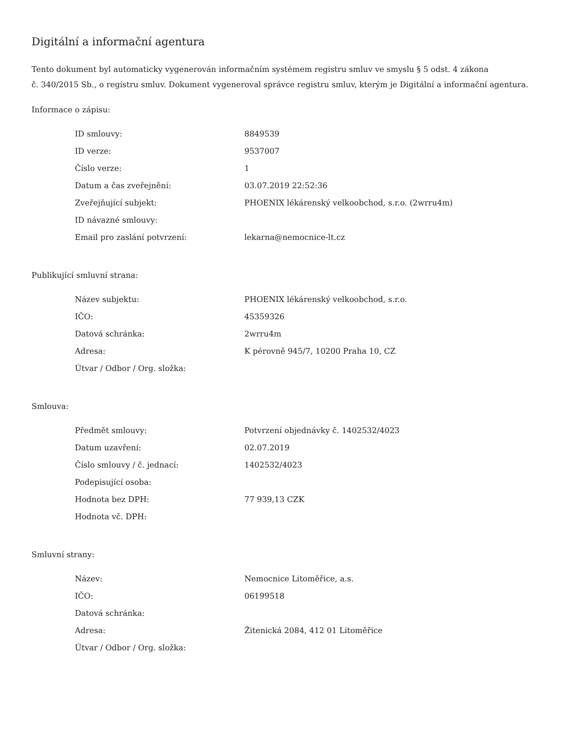Digitální a informační agentura
Tento dokument byl automaticky vygenerován informačním systémem registru smluv ve smyslu § 5 odst. 4 zákona
č. 340/2015 Sb., o registru smluv. Dokument vygeneroval správce registru smluv, kterým je Digitální a informační agentura.
Informace o zápisu:
| ID smlouvy: | 8849539 |
| ID verze: | 9537007 |
| Číslo verze: | 1 |
| Datum a čas zveřejnění: | 03.07.2019 22:52:36 |
| Zveřejňující subjekt: | PHOENIX lékárenský velkoobchod, s.r.o. (2wrru4m) |
| ID návazné smlouvy: | |
| Email pro zaslání potvrzení: | lekarna@nemocnice-lt.cz |
Publikující smluvní strana:
| Název subjektu: | PHOENIX lékárenský velkoobchod, s.r.o. |
| IČO: | 45359326 |
| Datová schránka: | 2wrru4m |
| Adresa: | K pérovně 945/7, 10200 Praha 10, CZ |
| Útvar / Odbor / Org. složka: | |
Smlouva:
| Předmět smlouvy: | Potvrzení objednávky č. 1402532/4023 |
| Datum uzavření: | 02.07.2019 |
| Číslo smlouvy / č. jednací: | 1402532/4023 |
| Podepisující osoba: | |
| Hodnota bez DPH: | 77 939,13 CZK |
| Hodnota vč. DPH: | |
Smluvní strany:
| Název: | Nemocnice Litoměřice, a.s. |
| IČO: | 06199518 |
| Datová schránka: | |
| Adresa: | Žitenická 2084, 412 01 Litoměřice |
| Útvar / Odbor / Org. složka: | |